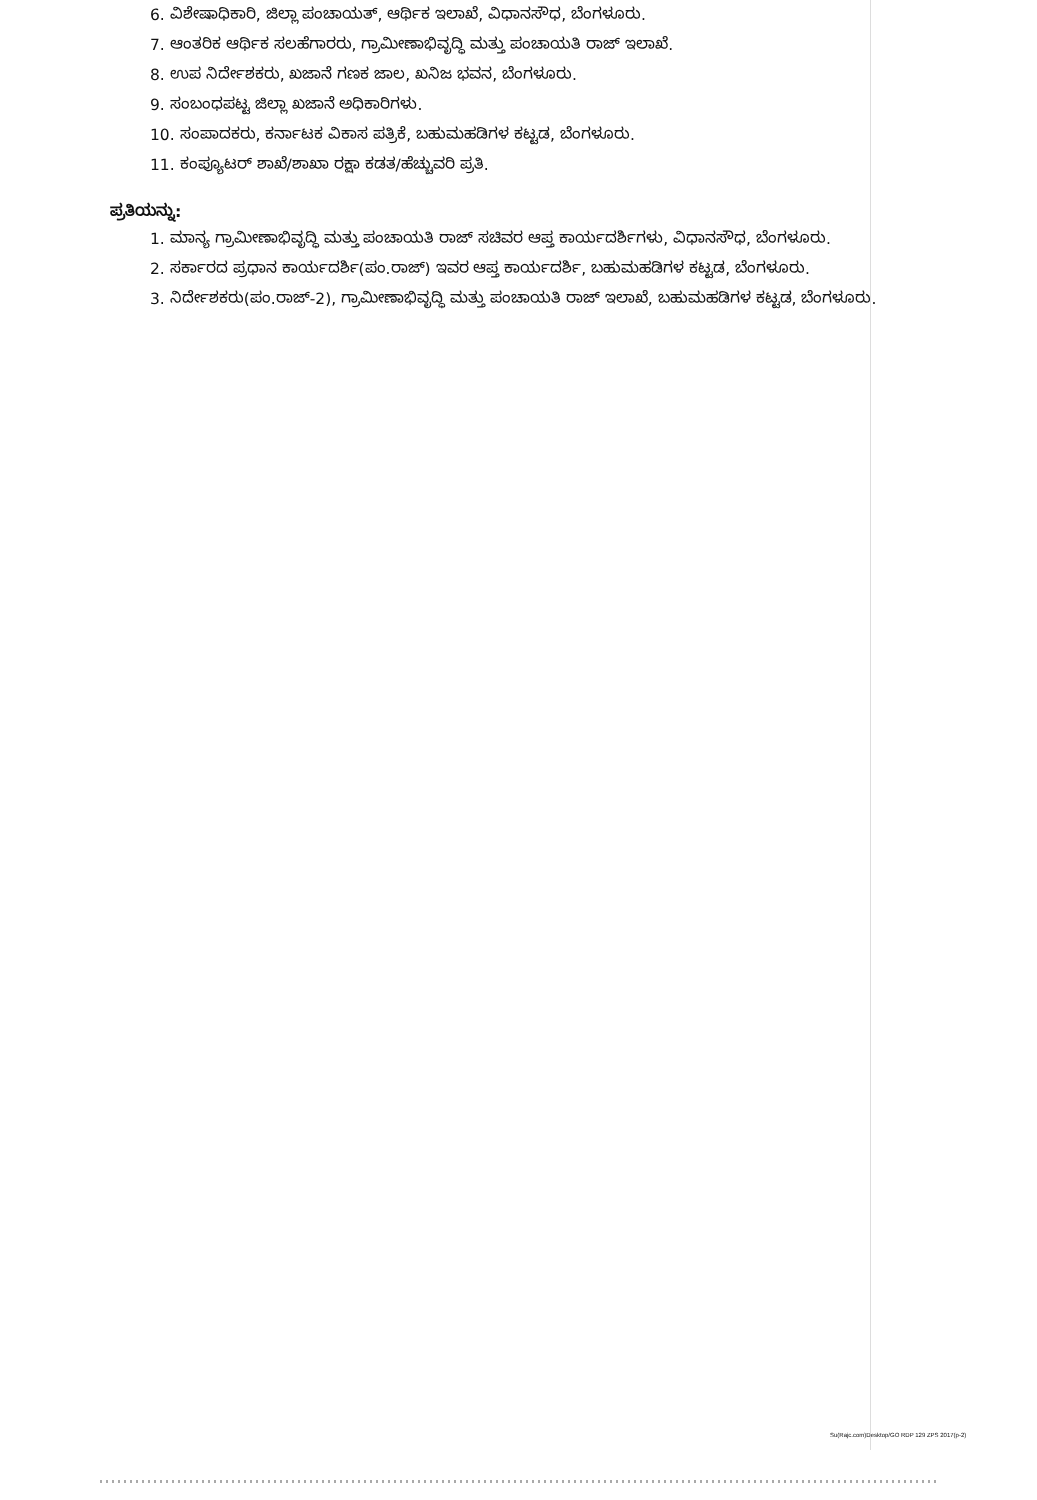6. ವಿಶೇಷಾಧಿಕಾರಿ, ಜಿಲ್ಲಾ ಪಂಚಾಯತ್, ಆರ್ಥಿಕ ಇಲಾಖೆ, ವಿಧಾನಸೌಧ, ಬೆಂಗಳೂರು.
7. ಆಂತರಿಕ ಆರ್ಥಿಕ ಸಲಹೆಗಾರರು, ಗ್ರಾಮೀಣಾಭಿವೃದ್ಧಿ ಮತ್ತು ಪಂಚಾಯತಿ ರಾಜ್ ಇಲಾಖೆ.
8. ಉಪ ನಿರ್ದೇಶಕರು, ಖಜಾನೆ ಗಣಕ ಜಾಲ, ಖನಿಜ ಭವನ, ಬೆಂಗಳೂರು.
9. ಸಂಬಂಧಪಟ್ಟ ಜಿಲ್ಲಾ ಖಜಾನೆ ಅಧಿಕಾರಿಗಳು.
10. ಸಂಪಾದಕರು, ಕರ್ನಾಟಕ ವಿಕಾಸ ಪತ್ರಿಕೆ, ಬಹುಮಹಡಿಗಳ ಕಟ್ಟಡ, ಬೆಂಗಳೂರು.
11. ಕಂಪ್ಯೂಟರ್ ಶಾಖೆ/ಶಾಖಾ ರಕ್ಷಾ ಕಡತ/ಹೆಚ್ಚುವರಿ ಪ್ರತಿ.
ಪ್ರತಿಯನ್ನು:
1. ಮಾನ್ಯ ಗ್ರಾಮೀಣಾಭಿವೃದ್ಧಿ ಮತ್ತು ಪಂಚಾಯತಿ ರಾಜ್ ಸಚಿವರ ಆಪ್ತ ಕಾರ್ಯದರ್ಶಿಗಳು, ವಿಧಾನಸೌಧ, ಬೆಂಗಳೂರು.
2. ಸರ್ಕಾರದ ಪ್ರಧಾನ ಕಾರ್ಯದರ್ಶಿ(ಪಂ.ರಾಜ್) ಇವರ ಆಪ್ತ ಕಾರ್ಯದರ್ಶಿ, ಬಹುಮಹಡಿಗಳ ಕಟ್ಟಡ, ಬೆಂಗಳೂರು.
3. ನಿರ್ದೇಶಕರು(ಪಂ.ರಾಜ್-2), ಗ್ರಾಮೀಣಾಭಿವೃದ್ಧಿ ಮತ್ತು ಪಂಚಾಯತಿ ರಾಜ್ ಇಲಾಖೆ, ಬಹುಮಹಡಿಗಳ ಕಟ್ಟಡ, ಬೆಂಗಳೂರು.
Su(Rajc.com)Desktop/GO RDP 129 ZPS 2017(p-2)